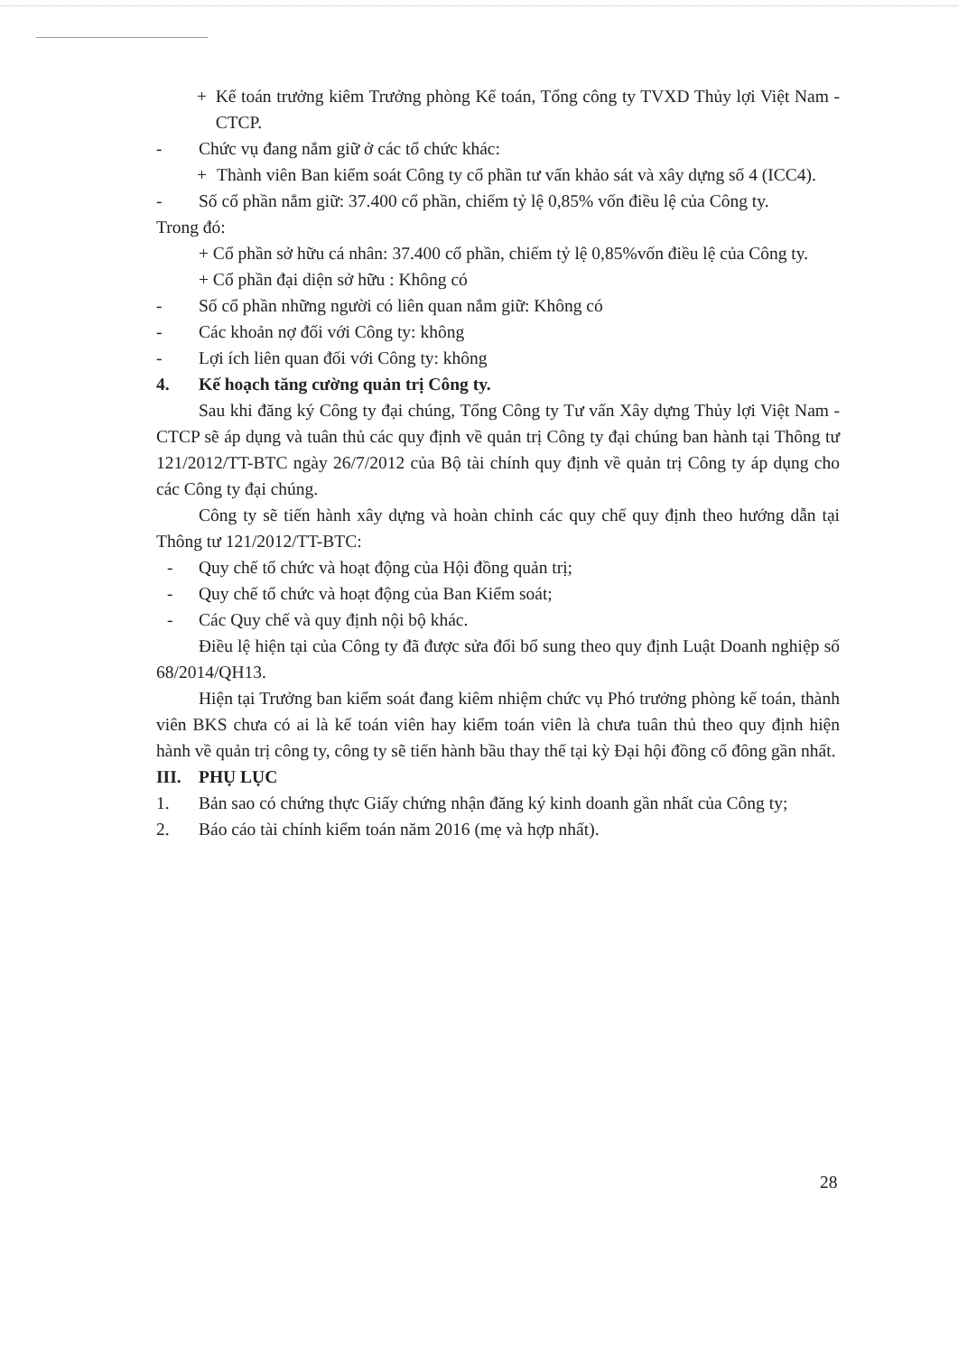+ Kế toán trưởng kiêm Trưởng phòng Kế toán, Tổng công ty TVXD Thủy lợi Việt Nam - CTCP.
- Chức vụ đang nắm giữ ở các tổ chức khác:
+ Thành viên Ban kiểm soát Công ty cổ phần tư vấn khảo sát và xây dựng số 4 (ICC4).
- Số cổ phần nắm giữ: 37.400 cổ phần, chiếm tỷ lệ 0,85% vốn điều lệ của Công ty.
Trong đó:
+ Cổ phần sở hữu cá nhân: 37.400 cổ phần, chiếm tỷ lệ 0,85%vốn điều lệ của Công ty.
+ Cổ phần đại diện sở hữu : Không có
- Số cổ phần những người có liên quan nắm giữ: Không có
- Các khoản nợ đối với Công ty: không
- Lợi ích liên quan đối với Công ty: không
4. Kế hoạch tăng cường quản trị Công ty.
Sau khi đăng ký Công ty đại chúng, Tổng Công ty Tư vấn Xây dựng Thủy lợi Việt Nam - CTCP sẽ áp dụng và tuân thủ các quy định về quản trị Công ty đại chúng ban hành tại Thông tư 121/2012/TT-BTC ngày 26/7/2012 của Bộ tài chính quy định về quản trị Công ty áp dụng cho các Công ty đại chúng.
Công ty sẽ tiến hành xây dựng và hoàn chỉnh các quy chế quy định theo hướng dẫn tại Thông tư 121/2012/TT-BTC:
- Quy chế tổ chức và hoạt động của Hội đồng quản trị;
- Quy chế tổ chức và hoạt động của Ban Kiểm soát;
- Các Quy chế và quy định nội bộ khác.
Điều lệ hiện tại của Công ty đã được sửa đổi bổ sung theo quy định Luật Doanh nghiệp số 68/2014/QH13.
Hiện tại Trưởng ban kiểm soát đang kiêm nhiệm chức vụ Phó trưởng phòng kế toán, thành viên BKS chưa có ai là kế toán viên hay kiểm toán viên là chưa tuân thủ theo quy định hiện hành về quản trị công ty, công ty sẽ tiến hành bầu thay thế tại kỳ Đại hội đồng cổ đông gần nhất.
III. PHỤ LỤC
1. Bản sao có chứng thực Giấy chứng nhận đăng ký kinh doanh gần nhất của Công ty;
2. Báo cáo tài chính kiểm toán năm 2016 (mẹ và hợp nhất).
28